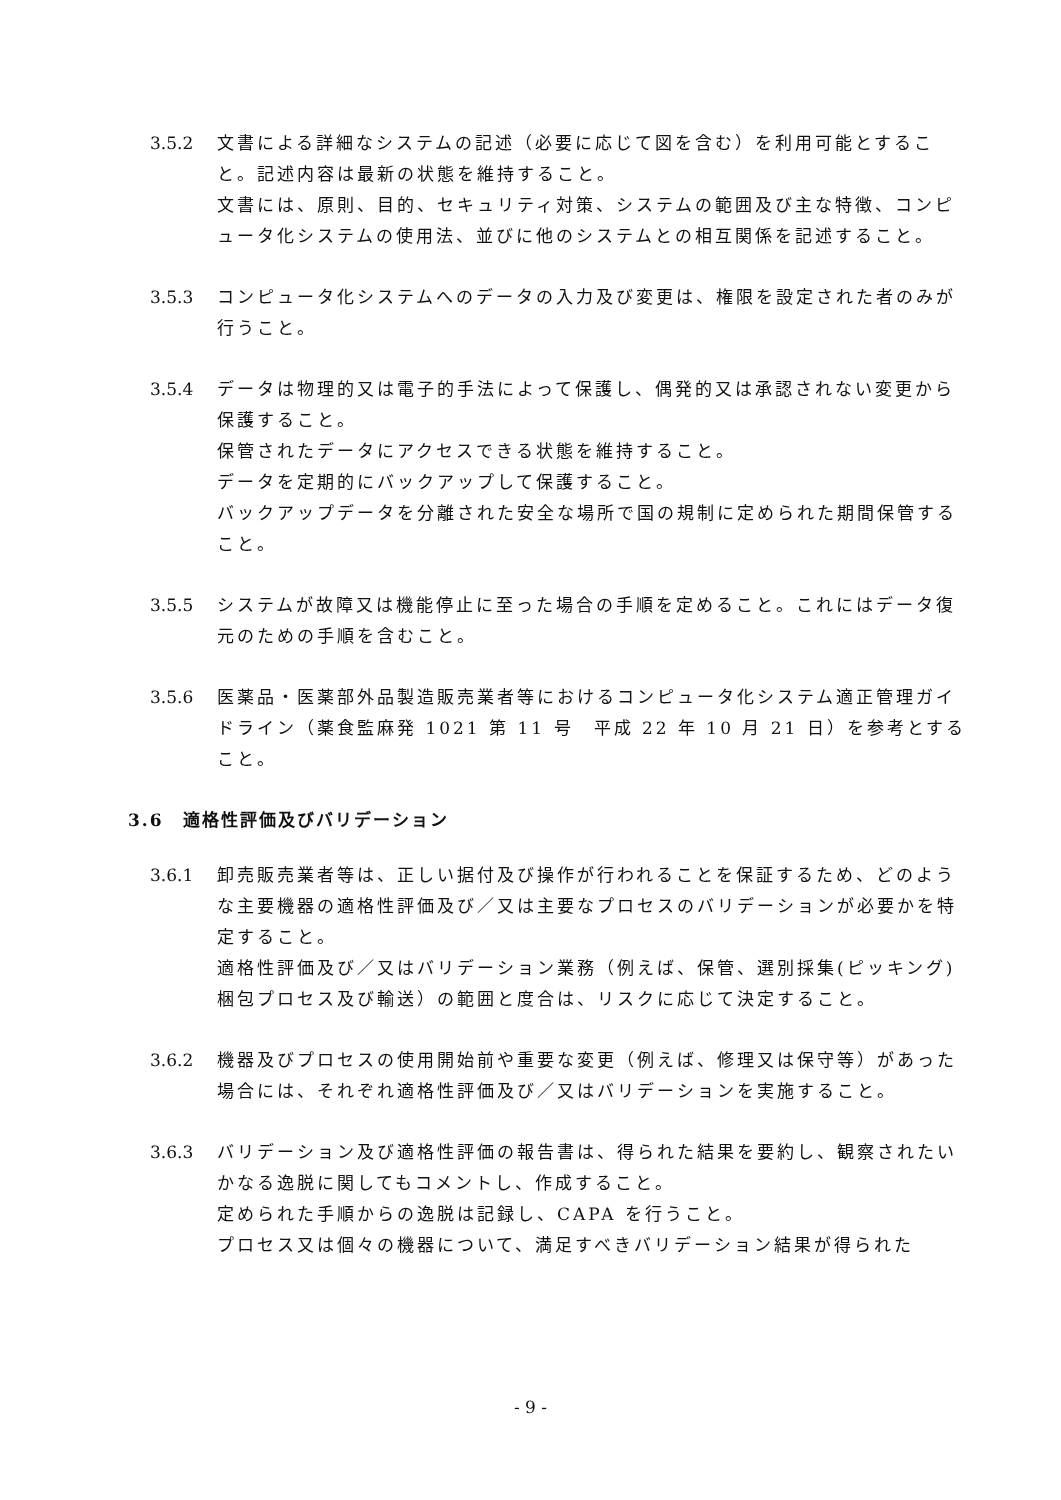3.5.2 文書による詳細なシステムの記述（必要に応じて図を含む）を利用可能とすること。記述内容は最新の状態を維持すること。
文書には、原則、目的、セキュリティ対策、システムの範囲及び主な特徴、コンピュータ化システムの使用法、並びに他のシステムとの相互関係を記述すること。
3.5.3 コンピュータ化システムへのデータの入力及び変更は、権限を設定された者のみが行うこと。
3.5.4 データは物理的又は電子的手法によって保護し、偶発的又は承認されない変更から保護すること。
保管されたデータにアクセスできる状態を維持すること。
データを定期的にバックアップして保護すること。
バックアップデータを分離された安全な場所で国の規制に定められた期間保管すること。
3.5.5 システムが故障又は機能停止に至った場合の手順を定めること。これにはデータ復元のための手順を含むこと。
3.5.6 医薬品・医薬部外品製造販売業者等におけるコンピュータ化システム適正管理ガイドライン（薬食監麻発 1021 第 11 号　平成 22 年 10 月 21 日）を参考とすること。
3.6　適格性評価及びバリデーション
3.6.1 卸売販売業者等は、正しい据付及び操作が行われることを保証するため、どのような主要機器の適格性評価及び／又は主要なプロセスのバリデーションが必要かを特定すること。
適格性評価及び／又はバリデーション業務（例えば、保管、選別採集(ピッキング)梱包プロセス及び輸送）の範囲と度合は、リスクに応じて決定すること。
3.6.2 機器及びプロセスの使用開始前や重要な変更（例えば、修理又は保守等）があった場合には、それぞれ適格性評価及び／又はバリデーションを実施すること。
3.6.3 バリデーション及び適格性評価の報告書は、得られた結果を要約し、観察されたいかなる逸脱に関してもコメントし、作成すること。
定められた手順からの逸脱は記録し、CAPA を行うこと。
プロセス又は個々の機器について、満足すべきバリデーション結果が得られた
- 9 -